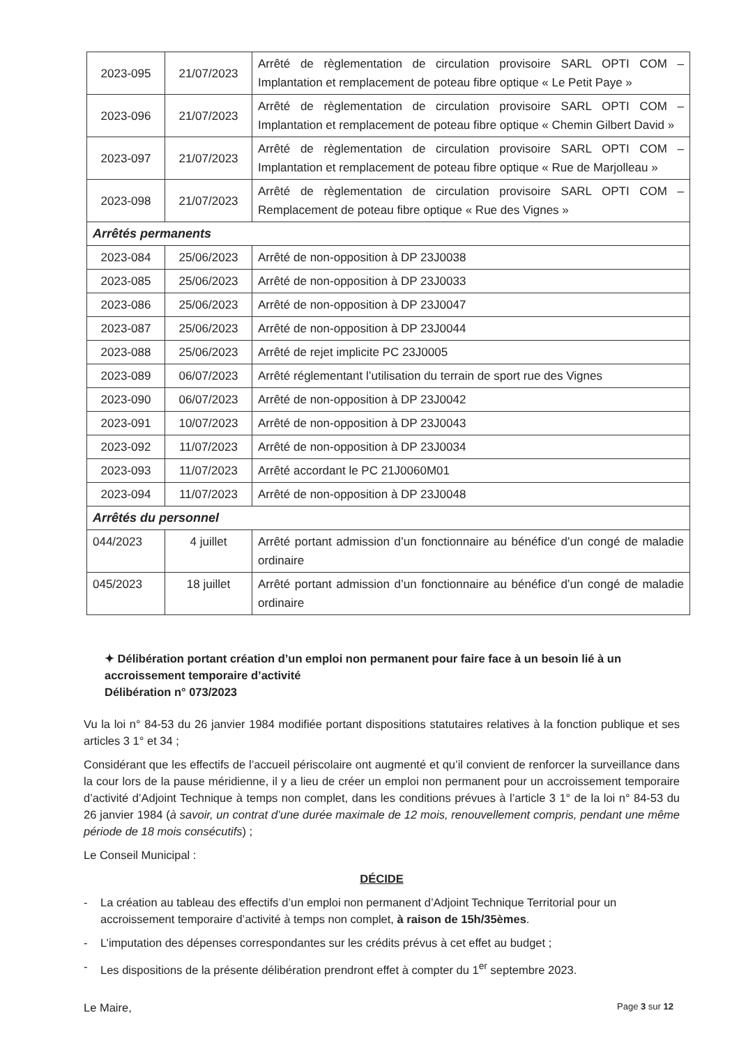| 2023-095 | 21/07/2023 | Arrêté de règlementation de circulation provisoire SARL OPTI COM – Implantation et remplacement de poteau fibre optique « Le Petit Paye » |
| 2023-096 | 21/07/2023 | Arrêté de règlementation de circulation provisoire SARL OPTI COM – Implantation et remplacement de poteau fibre optique « Chemin Gilbert David » |
| 2023-097 | 21/07/2023 | Arrêté de règlementation de circulation provisoire SARL OPTI COM – Implantation et remplacement de poteau fibre optique « Rue de Marjolleau » |
| 2023-098 | 21/07/2023 | Arrêté de règlementation de circulation provisoire SARL OPTI COM – Remplacement de poteau fibre optique « Rue des Vignes » |
| Arrêtés permanents | | |
| 2023-084 | 25/06/2023 | Arrêté de non-opposition à DP 23J0038 |
| 2023-085 | 25/06/2023 | Arrêté de non-opposition à DP 23J0033 |
| 2023-086 | 25/06/2023 | Arrêté de non-opposition à DP 23J0047 |
| 2023-087 | 25/06/2023 | Arrêté de non-opposition à DP 23J0044 |
| 2023-088 | 25/06/2023 | Arrêté de rejet implicite PC 23J0005 |
| 2023-089 | 06/07/2023 | Arrêté réglementant l’utilisation du terrain de sport rue des Vignes |
| 2023-090 | 06/07/2023 | Arrêté de non-opposition à DP 23J0042 |
| 2023-091 | 10/07/2023 | Arrêté de non-opposition à DP 23J0043 |
| 2023-092 | 11/07/2023 | Arrêté de non-opposition à DP 23J0034 |
| 2023-093 | 11/07/2023 | Arrêté accordant le PC 21J0060M01 |
| 2023-094 | 11/07/2023 | Arrêté de non-opposition à DP 23J0048 |
| Arrêtés du personnel | | |
| 044/2023 | 4 juillet | Arrêté portant admission d’un fonctionnaire au bénéfice d’un congé de maladie ordinaire |
| 045/2023 | 18 juillet | Arrêté portant admission d’un fonctionnaire au bénéfice d’un congé de maladie ordinaire |
✦ Délibération portant création d’un emploi non permanent pour faire face à un besoin lié à un accroissement temporaire d’activité
Délibération n° 073/2023
Vu la loi n° 84-53 du 26 janvier 1984 modifiée portant dispositions statutaires relatives à la fonction publique et ses articles 3 1° et 34 ;
Considérant que les effectifs de l’accueil périscolaire ont augmenté et qu’il convient de renforcer la surveillance dans la cour lors de la pause méridienne, il y a lieu de créer un emploi non permanent pour un accroissement temporaire d’activité d’Adjoint Technique à temps non complet, dans les conditions prévues à l’article 3 1° de la loi n° 84-53 du 26 janvier 1984 (à savoir, un contrat d’une durée maximale de 12 mois, renouvellement compris, pendant une même période de 18 mois consécutifs) ;
Le Conseil Municipal :
DÉCIDE
- La création au tableau des effectifs d’un emploi non permanent d’Adjoint Technique Territorial pour un accroissement temporaire d’activité à temps non complet, à raison de 15h/35èmes.
- L’imputation des dépenses correspondantes sur les crédits prévus à cet effet au budget ;
- Les dispositions de la présente délibération prendront effet à compter du 1<sup>er</sup> septembre 2023.
Le Maire,
Page 3 sur 12